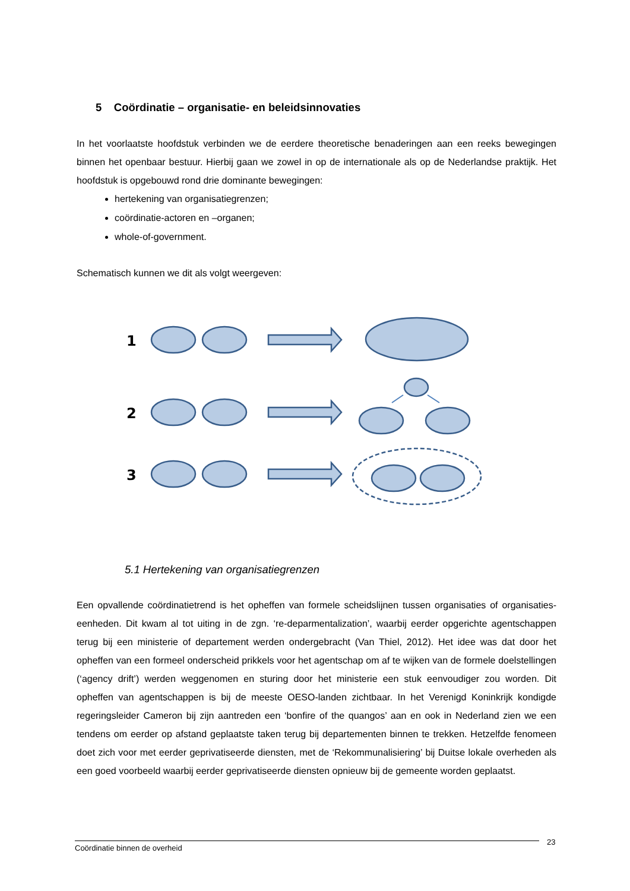5 Coördinatie – organisatie- en beleidsinnovaties
In het voorlaatste hoofdstuk verbinden we de eerdere theoretische benaderingen aan een reeks bewegingen binnen het openbaar bestuur. Hierbij gaan we zowel in op de internationale als op de Nederlandse praktijk. Het hoofdstuk is opgebouwd rond drie dominante bewegingen:
hertekening van organisatiegrenzen;
coördinatie-actoren en –organen;
whole-of-government.
Schematisch kunnen we dit als volgt weergeven:
1
2
3
5.1 Hertekening van organisatiegrenzen
Een opvallende coördinatietrend is het opheffen van formele scheidslijnen tussen organisaties of organisaties-eenheden. Dit kwam al tot uiting in de zgn. ‘re-deparmentalization’, waarbij eerder opgerichte agentschappen terug bij een ministerie of departement werden ondergebracht (Van Thiel, 2012). Het idee was dat door het opheffen van een formeel onderscheid prikkels voor het agentschap om af te wijken van de formele doelstellingen (‘agency drift’) werden weggenomen en sturing door het ministerie een stuk eenvoudiger zou worden. Dit opheffen van agentschappen is bij de meeste OESO-landen zichtbaar. In het Verenigd Koninkrijk kondigde regeringsleider Cameron bij zijn aantreden een ‘bonfire of the quangos’ aan en ook in Nederland zien we een tendens om eerder op afstand geplaatste taken terug bij departementen binnen te trekken. Hetzelfde fenomeen doet zich voor met eerder geprivatiseerde diensten, met de ‘Rekommunalisiering’ bij Duitse lokale overheden als een goed voorbeeld waarbij eerder geprivatiseerde diensten opnieuw bij de gemeente worden geplaatst.
Coördinatie binnen de overheid 23